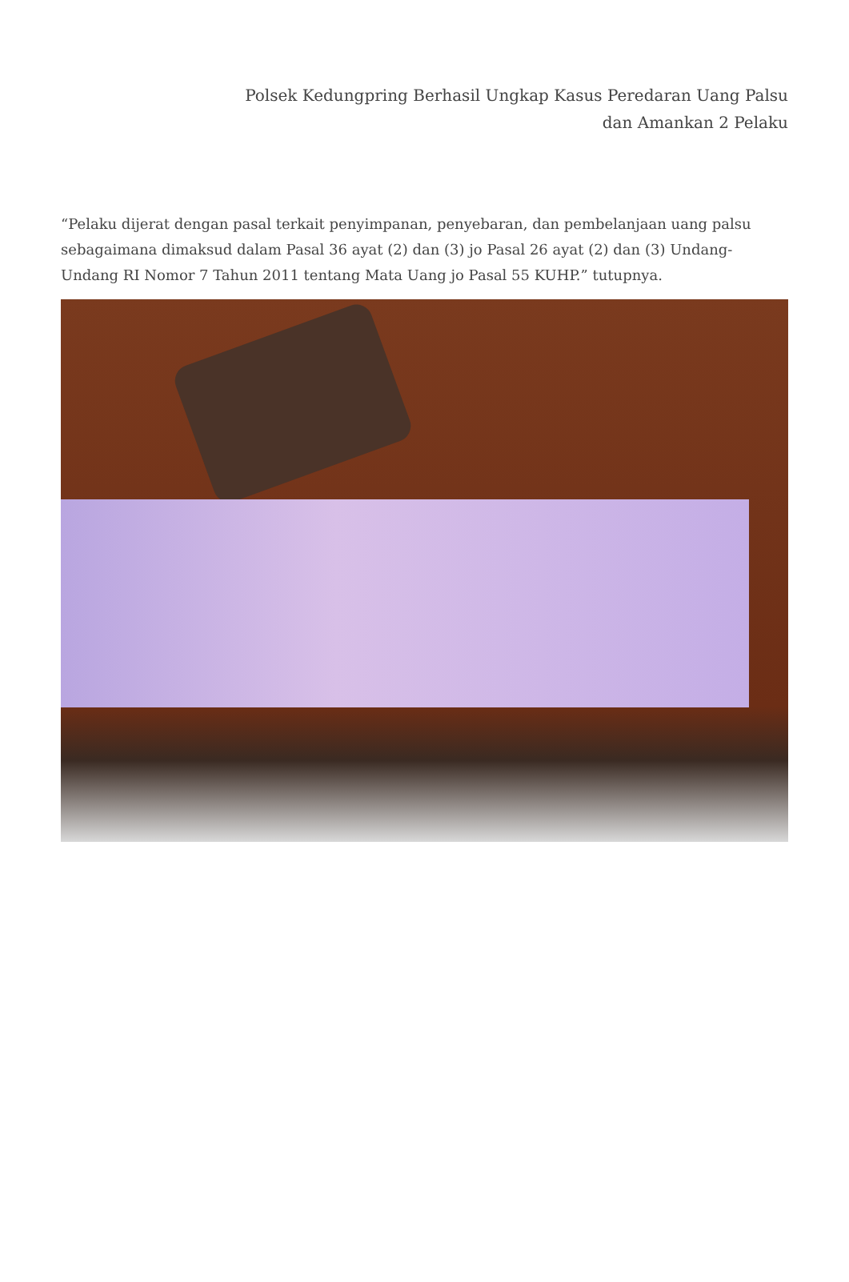Polsek Kedungpring Berhasil Ungkap Kasus Peredaran Uang Palsu
dan Amankan 2 Pelaku
“Pelaku dijerat dengan pasal terkait penyimpanan, penyebaran, dan pembelanjaan uang palsu sebagaimana dimaksud dalam Pasal 36 ayat (2) dan (3) jo Pasal 26 ayat (2) dan (3) Undang-Undang RI Nomor 7 Tahun 2011 tentang Mata Uang jo Pasal 55 KUHP.” tutupnya.